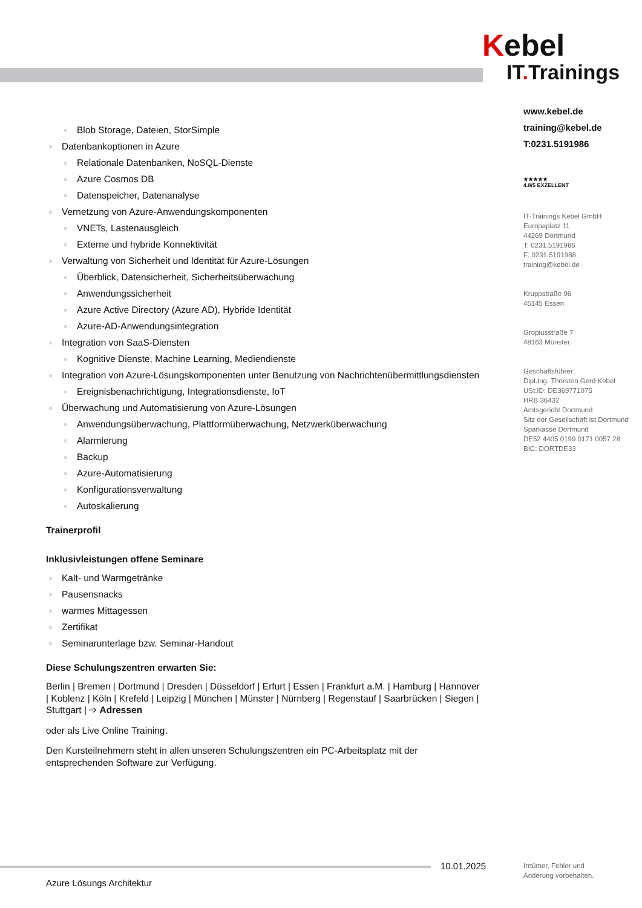Kebel
IT. Trainings
www.kebel.de
training@kebel.de
T:0231.5191986
★★★★★
4.8/5 EXZELLENT
IT-Trainings Kebel GmbH
Europaplatz 11
44269 Dortmund
T: 0231.5191986
F: 0231.5191988
training@kebel.de
Kruppstraße 96
45145 Essen
Gropiusstraße 7
48163 Münster
Geschäftsführer:
Dipl.Ing. Thorsten Gerd Kebel
USt.ID: DE369771075
HRB 36432
Amtsgericht Dortmund
Sitz der Gesellschaft ist Dortmund
Sparkasse Dortmund
DE52 4405 0199 0171 0057 28
BIC: DORTDE33
Blob Storage, Dateien, StorSimple
Datenbankoptionen in Azure
Relationale Datenbanken, NoSQL-Dienste
Azure Cosmos DB
Datenspeicher, Datenanalyse
Vernetzung von Azure-Anwendungskomponenten
VNETs, Lastenausgleich
Externe und hybride Konnektivität
Verwaltung von Sicherheit und Identität für Azure-Lösungen
Überblick, Datensicherheit, Sicherheitsüberwachung
Anwendungssicherheit
Azure Active Directory (Azure AD), Hybride Identität
Azure-AD-Anwendungsintegration
Integration von SaaS-Diensten
Kognitive Dienste, Machine Learning, Mediendienste
Integration von Azure-Lösungskomponenten unter Benutzung von Nachrichtenübermittlungsdiensten
Ereignisbenachrichtigung, Integrationsdienste, IoT
Überwachung und Automatisierung von Azure-Lösungen
Anwendungsüberwachung, Plattformüberwachung, Netzwerküberwachung
Alarmierung
Backup
Azure-Automatisierung
Konfigurationsverwaltung
Autoskalierung
Trainerprofil
Inklusivleistungen offene Seminare
Kalt- und Warmgetränke
Pausensnacks
warmes Mittagessen
Zertifikat
Seminarunterlage bzw. Seminar-Handout
Diese Schulungszentren erwarten Sie:
Berlin | Bremen | Dortmund | Dresden | Düsseldorf | Erfurt | Essen | Frankfurt a.M. | Hamburg | Hannover | Koblenz | Köln | Krefeld | Leipzig | München | Münster | Nürnberg | Regenstauf | Saarbrücken | Siegen | Stuttgart | ➩ Adressen
oder als Live Online Training.
Den Kursteilnehmern steht in allen unseren Schulungszentren ein PC-Arbeitsplatz mit der entsprechenden Software zur Verfügung.
10.01.2025
Irrtümer, Fehler und
Änderung vorbehalten.
Azure Lösungs Architektur